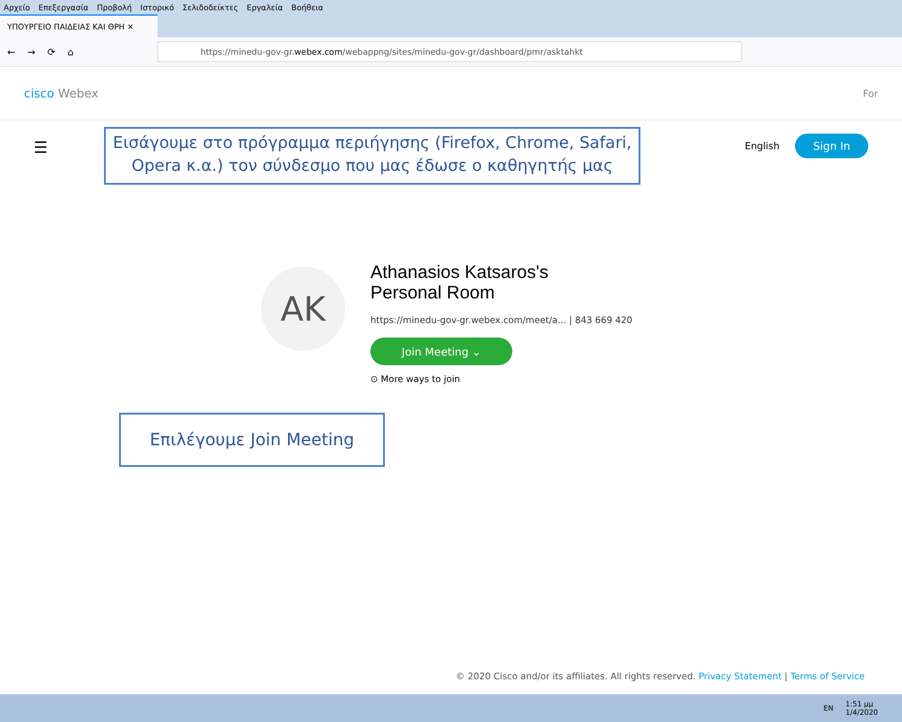Αρχείο Επεξεργασία Προβολή Ιστορικό Σελιδοδείκτες Εργαλεία Βοήθεια
ΥΠΟΥΡΓΕΙΟ ΠΑΙΔΕΙΑΣ ΚΑΙ ΘΡΗ ✕
← → ⟳ ⌂
https://minedu-gov-gr. webex.com /webappng/sites/minedu-gov-gr/dashboard/pmr/asktahkt
cisco Webex
For
☰ English Sign In
Εισάγουμε στο πρόγραμμα περιήγησης (Firefox, Chrome, Safari, Opera κ.α.) τον σύνδεσμο που μας έδωσε ο καθηγητής μας
AK
Athanasios Katsaros's
Personal Room
https://minedu-gov-gr.webex.com/meet/a... | 843 669 420
Join Meeting ⌄
⊙ More ways to join
Επιλέγουμε Join Meeting
© 2020 Cisco and/or its affiliates. All rights reserved. Privacy Statement | Terms of Service
EN 1:51 μμ
1/4/2020